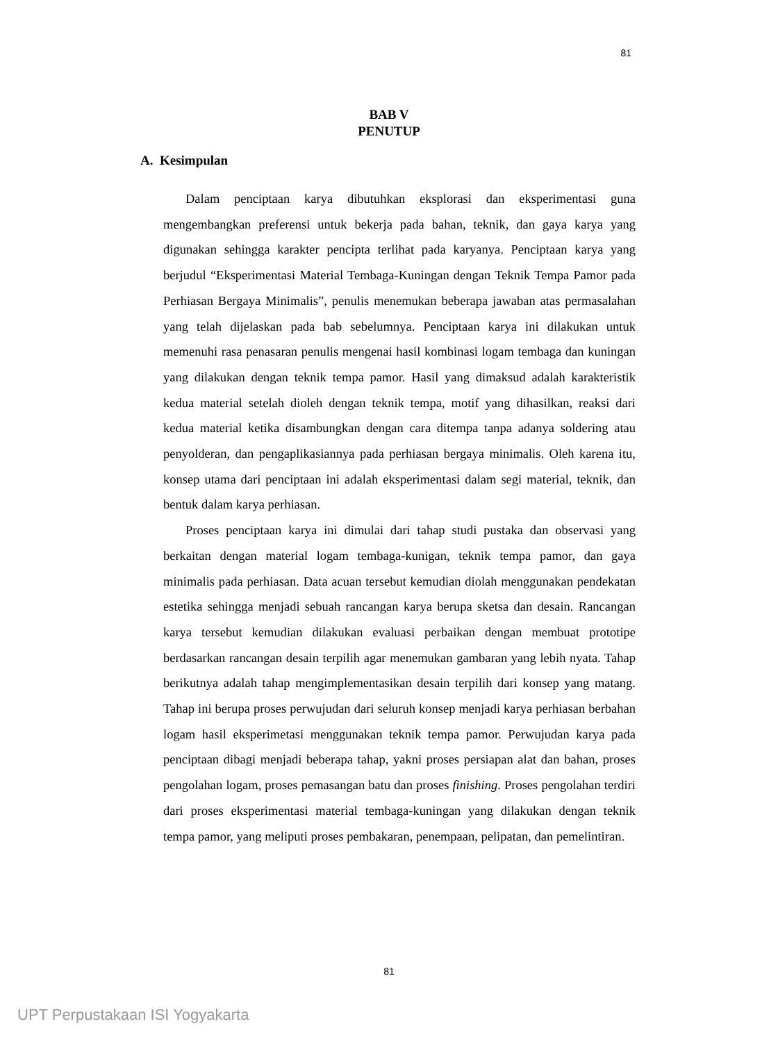81
BAB V
PENUTUP
A. Kesimpulan
Dalam penciptaan karya dibutuhkan eksplorasi dan eksperimentasi guna mengembangkan preferensi untuk bekerja pada bahan, teknik, dan gaya karya yang digunakan sehingga karakter pencipta terlihat pada karyanya. Penciptaan karya yang berjudul “Eksperimentasi Material Tembaga-Kuningan dengan Teknik Tempa Pamor pada Perhiasan Bergaya Minimalis”, penulis menemukan beberapa jawaban atas permasalahan yang telah dijelaskan pada bab sebelumnya. Penciptaan karya ini dilakukan untuk memenuhi rasa penasaran penulis mengenai hasil kombinasi logam tembaga dan kuningan yang dilakukan dengan teknik tempa pamor. Hasil yang dimaksud adalah karakteristik kedua material setelah dioleh dengan teknik tempa, motif yang dihasilkan, reaksi dari kedua material ketika disambungkan dengan cara ditempa tanpa adanya soldering atau penyolderan, dan pengaplikasiannya pada perhiasan bergaya minimalis. Oleh karena itu, konsep utama dari penciptaan ini adalah eksperimentasi dalam segi material, teknik, dan bentuk dalam karya perhiasan.
Proses penciptaan karya ini dimulai dari tahap studi pustaka dan observasi yang berkaitan dengan material logam tembaga-kunigan, teknik tempa pamor, dan gaya minimalis pada perhiasan. Data acuan tersebut kemudian diolah menggunakan pendekatan estetika sehingga menjadi sebuah rancangan karya berupa sketsa dan desain. Rancangan karya tersebut kemudian dilakukan evaluasi perbaikan dengan membuat prototipe berdasarkan rancangan desain terpilih agar menemukan gambaran yang lebih nyata. Tahap berikutnya adalah tahap mengimplementasikan desain terpilih dari konsep yang matang. Tahap ini berupa proses perwujudan dari seluruh konsep menjadi karya perhiasan berbahan logam hasil eksperimetasi menggunakan teknik tempa pamor. Perwujudan karya pada penciptaan dibagi menjadi beberapa tahap, yakni proses persiapan alat dan bahan, proses pengolahan logam, proses pemasangan batu dan proses finishing. Proses pengolahan terdiri dari proses eksperimentasi material tembaga-kuningan yang dilakukan dengan teknik tempa pamor, yang meliputi proses pembakaran, penempaan, pelipatan, dan pemelintiran.
81
UPT Perpustakaan ISI Yogyakarta